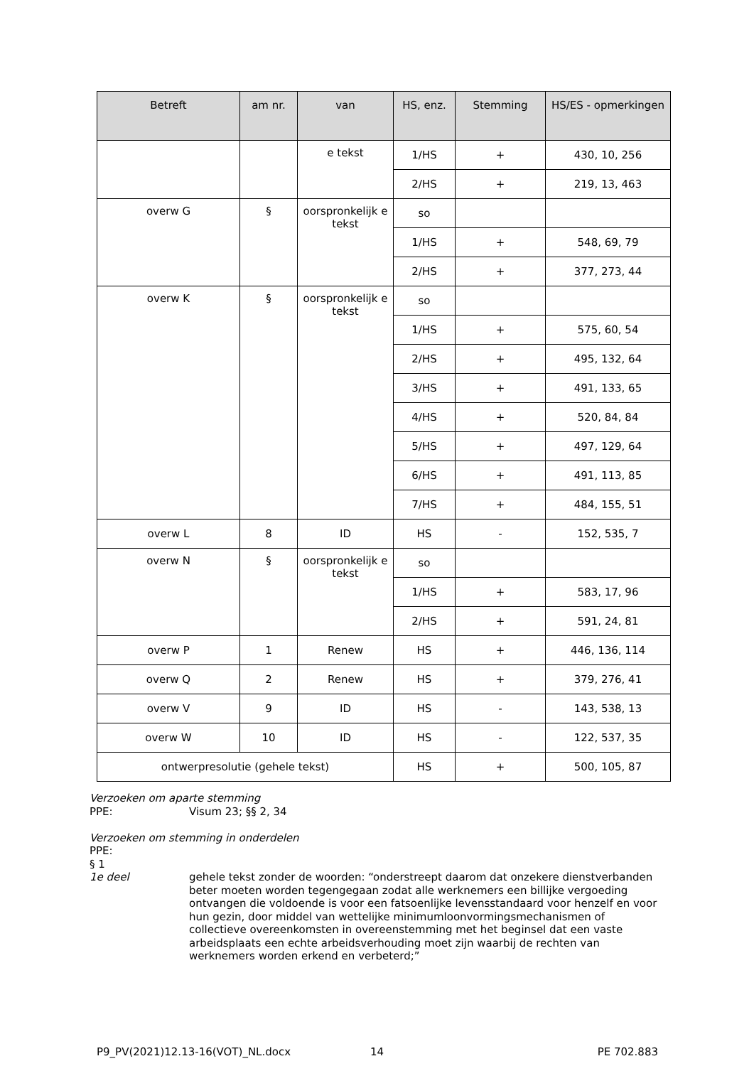| Betreft | am nr. | van | HS, enz. | Stemming | HS/ES - opmerkingen |
| --- | --- | --- | --- | --- | --- |
| | | e tekst | 1/HS | + | 430, 10, 256 |
| | | | 2/HS | + | 219, 13, 463 |
| overw G | § | oorspronkelijk e tekst | so | | |
| | | | 1/HS | + | 548, 69, 79 |
| | | | 2/HS | + | 377, 273, 44 |
| overw K | § | oorspronkelijk e tekst | so | | |
| | | | 1/HS | + | 575, 60, 54 |
| | | | 2/HS | + | 495, 132, 64 |
| | | | 3/HS | + | 491, 133, 65 |
| | | | 4/HS | + | 520, 84, 84 |
| | | | 5/HS | + | 497, 129, 64 |
| | | | 6/HS | + | 491, 113, 85 |
| | | | 7/HS | + | 484, 155, 51 |
| overw L | 8 | ID | HS | - | 152, 535, 7 |
| overw N | § | oorspronkelijk e tekst | so | | |
| | | | 1/HS | + | 583, 17, 96 |
| | | | 2/HS | + | 591, 24, 81 |
| overw P | 1 | Renew | HS | + | 446, 136, 114 |
| overw Q | 2 | Renew | HS | + | 379, 276, 41 |
| overw V | 9 | ID | HS | - | 143, 538, 13 |
| overw W | 10 | ID | HS | - | 122, 537, 35 |
| ontwerpresolutie (gehele tekst) | | | HS | + | 500, 105, 87 |
Verzoeken om aparte stemming
PPE: Visum 23; §§ 2, 34
Verzoeken om stemming in onderdelen
PPE:
§ 1
1e deel gehele tekst zonder de woorden: “onderstreept daarom dat onzekere dienstverbanden beter moeten worden tegengegaan zodat alle werknemers een billijke vergoeding ontvangen die voldoende is voor een fatsoenlijke levensstandaard voor henzelf en voor hun gezin, door middel van wettelijke minimumloonvormingsmechanismen of collectieve overeenkomsten in overeenstemming met het beginsel dat een vaste arbeidsplaats een echte arbeidsverhouding moet zijn waarbij de rechten van werknemers worden erkend en verbeterd;”
P9_PV(2021)12.13-16(VOT)_NL.docx 14 PE 702.883